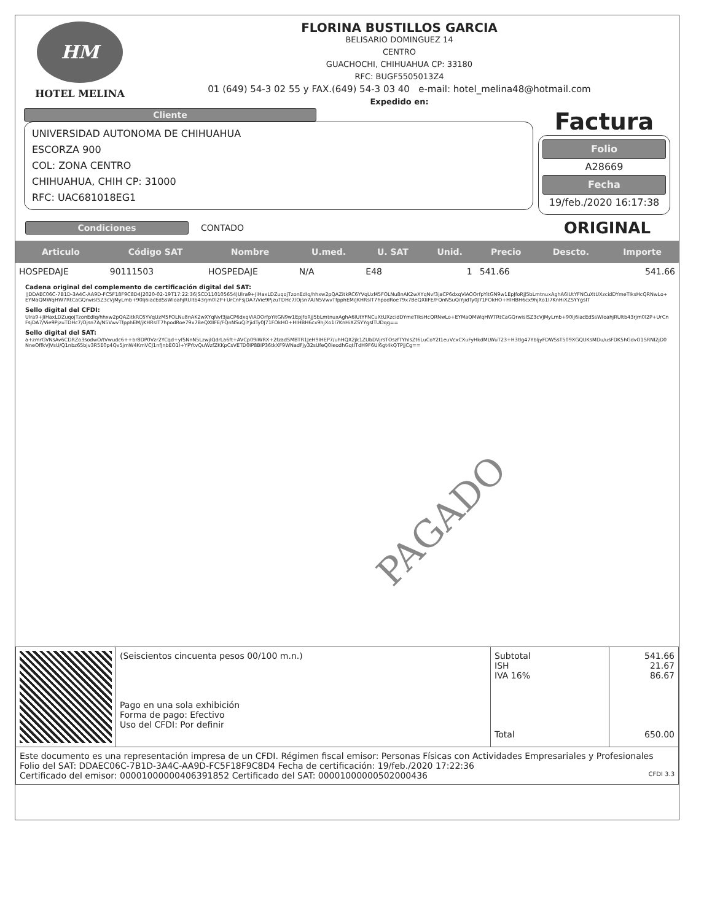HM
HOTEL MELINA
FLORINA BUSTILLOS GARCIA
BELISARIO DOMINGUEZ 14
CENTRO
GUACHOCHI, CHIHUAHUA CP: 33180
RFC: BUGF5505013Z4
01 (649) 54-3 02 55 y FAX.(649) 54-3 03 40 e-mail: hotel_melina48@hotmail.com
Expedido en:
Cliente
UNIVERSIDAD AUTONOMA DE CHIHUAHUA
ESCORZA 900
COL: ZONA CENTRO
CHIHUAHUA, CHIH CP: 31000
RFC: UAC681018EG1
Factura
Folio
A28669
Fecha
19/feb./2020 16:17:38
Condiciones CONTADO
ORIGINAL
| Articulo | Código SAT | Nombre | U.med. | U. SAT | Unid. | Precio | Descto. | Importe |
| --- | --- | --- | --- | --- | --- | --- | --- | --- |
| HOSPEDAJE | 90111503 | HOSPEDAJE | N/A | E48 | 1 | 541.66 | | 541.66 |
Cadena original del complemento de certificación digital del SAT:
||DDAEC06C-7B1D-3A4C-AA9D-FC5F18F9C8D4|2020-02-19T17:22:36|SCD110105654|Ulra9+JiHaxLDZuqojTzonEdIq/hhxw2pQAZitkRC6YVqUzM5FOLNu8nAK2wXYqNvf3jaCP6dxqViAOOrfpYitGN9w1EpJfoRjJ5bLmtnuxAghA6IUtYFNCuXtUXzcidDYmeTIksHcQRNwLo+EYMaQMWqHW7RtCaGQrwisISZ3cVjMyLmb+90Ij6iacEdSsWIoahjRUltb43rjm0l2P+UrCnFsjDA7/Vie9PjzuTDHc7/Ojsn7A/N5VwvTfpphEM/jKHRsIT7hpodRoe79x7BeQXIIFE/FQnNSuQiYjidTy0J71FOkHO+HIHBH6cx9hjXo1I7KnHiXZSYYgsIT
Sello digital del CFDI:
Ulra9+JiHaxLDZuqojTzonEdIq/hhxw2pQAZitkRC6YVqUzM5FOLNu8nAK2wXYqNvf3jaCP6dxqViAOOrfpYitGN9w1EpJfoRjJ5bLmtnuxAghA6IUtYFNCuXtUXzcidDYmeTIksHcQRNwLo+EYMaQMWqHW7RtCaGQrwisISZ3cVjMyLmb+90Ij6iacEdSsWIoahjRUltb43rjm0l2P+UrCnFsjDA7/Vie9PjzuTDHc7/Ojsn7A/N5VwvTfpphEM/jKHRsIT7hpodRoe79x7BeQXIIFE/FQnNSuQiYjidTy0J71FOkHO+HIHBH6cx9hjXo1I7KnHiXZSYYgsITUDqg==
Sello digital del SAT:
a+zmrGVNsAv6CDRZo3sodwO/tVwudc6++br8DP0Vzr2YCqd+yf5NnN5LzwjIQdrLa6ft+AVCp09iWRX+2fzadSMBTR1JeH9IHEP7/uhHQX2jk1ZUbDVjrsTOszfTYhlsZt6LuCoY2I1euVcxCXuFyHkdMLWuT23+H3tlg47YbljyFDWSsT509XGQUKsMDu/usFDK5hGdvO1SRNI2jD0NneOffkVJVsU/Q1nbz65bjv3R5E0p4Qv5jmW4KmVCJ1nfJnbEO1I+YPYtvQuWzfZKKpCsVETD0IP8BIP36tkXF9WNadFjy32sUfeQ0IeodhGqtITdH9F6Ul6gt4kQTPjjCg==
PAGADO
| | (Seiscientos cincuenta pesos 00/100 m.n.) Pago en una sola exhibición Forma de pago: Efectivo Uso del CFDI: Por definir | Subtotal ISH IVA 16% Total | 541.66 21.67 86.67 650.00 |
| Este documento es una representación impresa de un CFDI. Régimen fiscal emisor: Personas Físicas con Actividades Empresariales y Profesionales Folio del SAT: DDAEC06C-7B1D-3A4C-AA9D-FC5F18F9C8D4 Fecha de certificación: 19/feb./2020 17:22:36 Certificado del emisor: 00001000000406391852 Certificado del SAT: 00001000000502000436 CFDI 3.3 | | | |